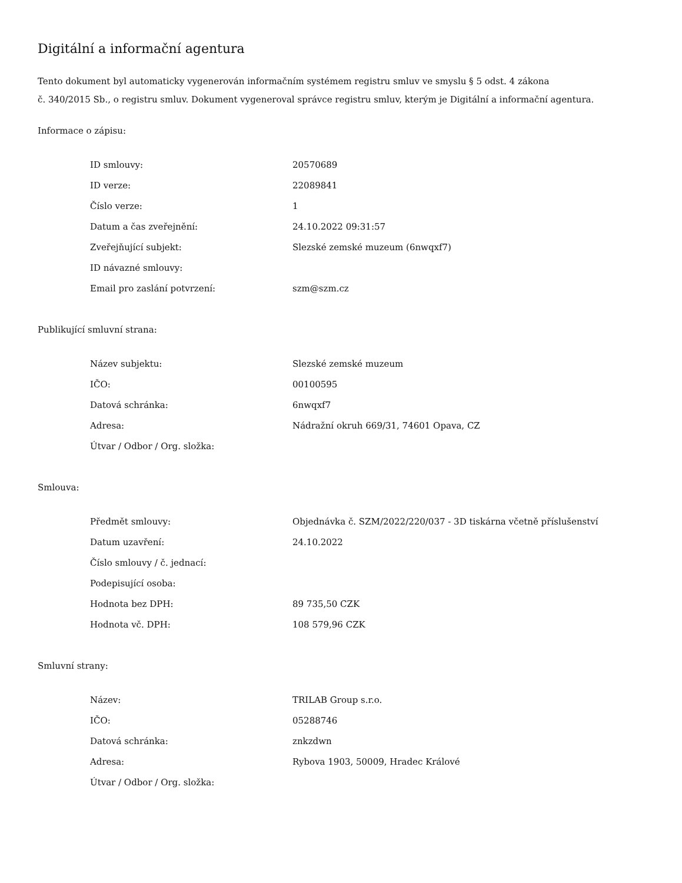Digitální a informační agentura
Tento dokument byl automaticky vygenerován informačním systémem registru smluv ve smyslu § 5 odst. 4 zákona
č. 340/2015 Sb., o registru smluv. Dokument vygeneroval správce registru smluv, kterým je Digitální a informační agentura.
Informace o zápisu:
| ID smlouvy: | 20570689 |
| ID verze: | 22089841 |
| Číslo verze: | 1 |
| Datum a čas zveřejnění: | 24.10.2022 09:31:57 |
| Zveřejňující subjekt: | Slezské zemské muzeum (6nwqxf7) |
| ID návazné smlouvy: | |
| Email pro zaslání potvrzení: | szm@szm.cz |
Publikující smluvní strana:
| Název subjektu: | Slezské zemské muzeum |
| IČO: | 00100595 |
| Datová schránka: | 6nwqxf7 |
| Adresa: | Nádražní okruh 669/31, 74601 Opava, CZ |
| Útvar / Odbor / Org. složka: | |
Smlouva:
| Předmět smlouvy: | Objednávka č. SZM/2022/220/037 - 3D tiskárna včetně příslušenství |
| Datum uzavření: | 24.10.2022 |
| Číslo smlouvy / č. jednací: | |
| Podepisující osoba: | |
| Hodnota bez DPH: | 89 735,50 CZK |
| Hodnota vč. DPH: | 108 579,96 CZK |
Smluvní strany:
| Název: | TRILAB Group s.r.o. |
| IČO: | 05288746 |
| Datová schránka: | znkzdwn |
| Adresa: | Rybova 1903, 50009, Hradec Králové |
| Útvar / Odbor / Org. složka: | |